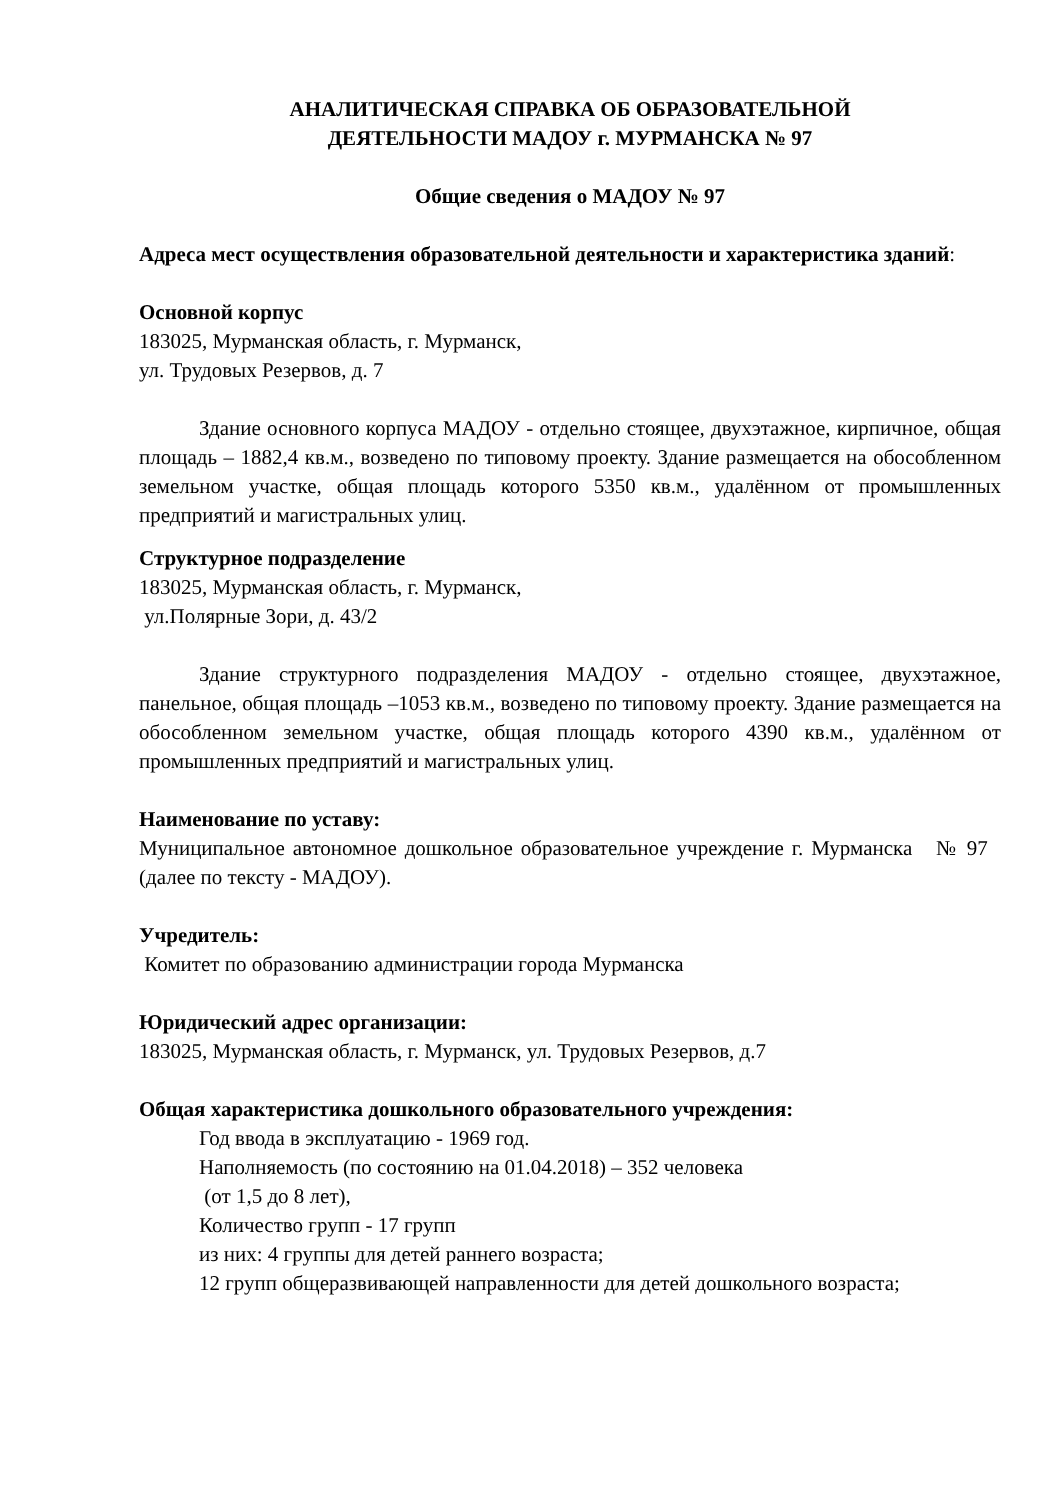АНАЛИТИЧЕСКАЯ СПРАВКА ОБ ОБРАЗОВАТЕЛЬНОЙ
ДЕЯТЕЛЬНОСТИ МАДОУ г. МУРМАНСКА № 97
Общие сведения о МАДОУ № 97
Адреса мест осуществления образовательной деятельности и характеристика зданий:
Основной корпус
183025, Мурманская область, г. Мурманск,
ул. Трудовых Резервов, д. 7
Здание основного корпуса МАДОУ - отдельно стоящее, двухэтажное, кирпичное, общая площадь – 1882,4 кв.м., возведено по типовому проекту. Здание размещается на обособленном земельном участке, общая площадь которого 5350 кв.м., удалённом от промышленных предприятий и магистральных улиц.
Структурное подразделение
183025, Мурманская область, г. Мурманск,
ул.Полярные Зори, д. 43/2
Здание структурного подразделения МАДОУ - отдельно стоящее, двухэтажное, панельное, общая площадь –1053 кв.м., возведено по типовому проекту. Здание размещается на обособленном земельном участке, общая площадь которого 4390 кв.м., удалённом от промышленных предприятий и магистральных улиц.
Наименование по уставу:
Муниципальное автономное дошкольное образовательное учреждение г. Мурманска № 97 (далее по тексту - МАДОУ).
Учредитель:
Комитет по образованию администрации города Мурманска
Юридический адрес организации:
183025, Мурманская область, г. Мурманск, ул. Трудовых Резервов, д.7
Общая характеристика дошкольного образовательного учреждения:
Год ввода в эксплуатацию - 1969 год.
Наполняемость (по состоянию на 01.04.2018) – 352 человека
(от 1,5 до 8 лет),
Количество групп - 17 групп
из них: 4 группы для детей раннего возраста;
12 групп общеразвивающей направленности для детей дошкольного возраста;